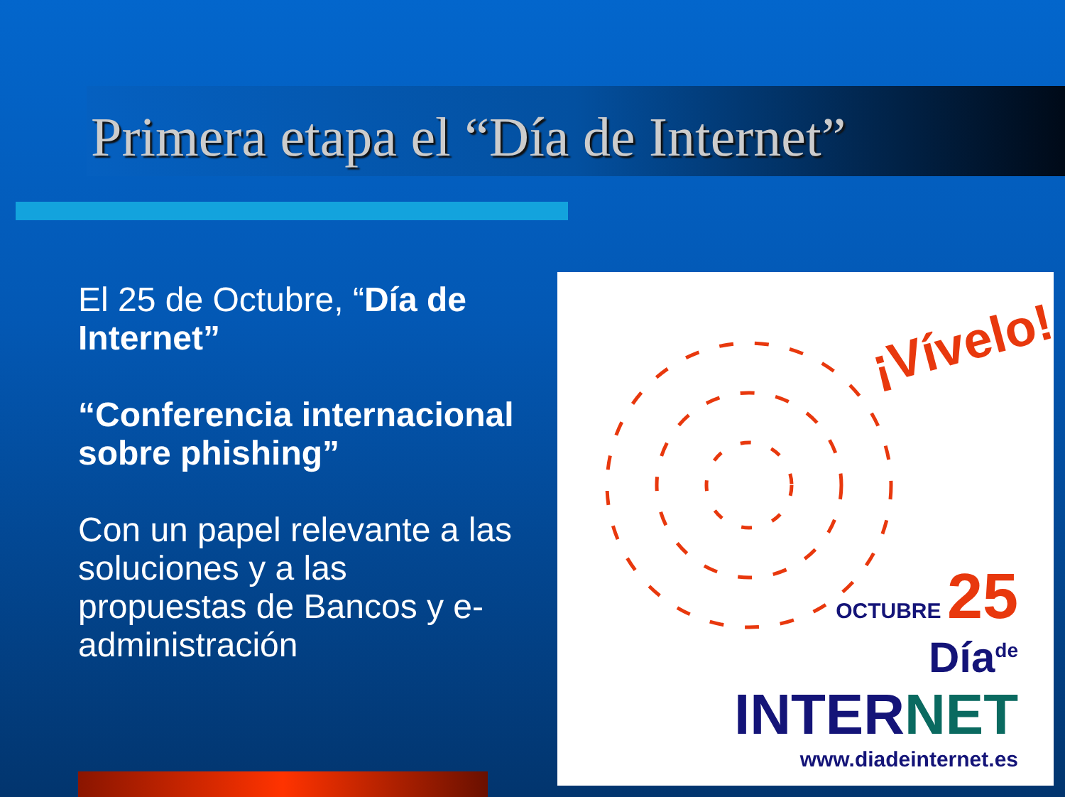Primera etapa el “Día de Internet”
El 25 de Octubre, “Día de Internet”
“Conferencia internacional sobre phishing”
Con un papel relevante a las soluciones y a las propuestas de Bancos y e-administración
¡Vívelo!
OCTUBRE 25
Día<sup>de</sup>
INTERNET
www.diadeinternet.es